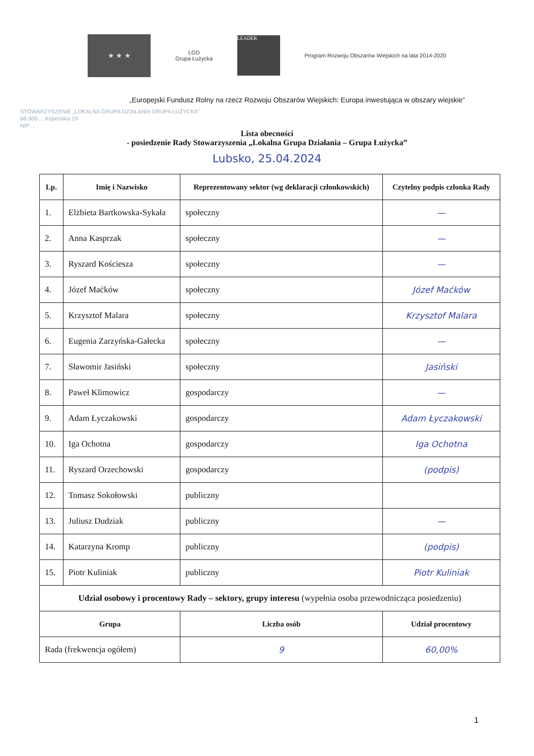★ ★ ★
LGD
Grupa Łużycka
LEADER
Program Rozwoju Obszarów Wiejskich na lata 2014-2020
„Europejski Fundusz Rolny na rzecz Rozwoju Obszarów Wiejskich: Europa inwestująca w obszary wiejskie”
STOWARZYSZENIE „LOKALNA GRUPA DZIAŁANIA GRUPA ŁUŻYCKA”
68-300 ... Kopernika 19
NIP ...
Lista obecności
- posiedzenie Rady Stowarzyszenia „Lokalna Grupa Działania – Grupa Łużycka”
Lubsko, 25.04.2024
| Lp. | Imię i Nazwisko | Reprezentowany sektor (wg deklaracji członkowskich) | Czytelny podpis członka Rady |
| --- | --- | --- | --- |
| 1. | Elżbieta Bartkowska-Sykała | społeczny | — |
| 2. | Anna Kasprzak | społeczny | — |
| 3. | Ryszard Kościesza | społeczny | — |
| 4. | Józef Maćków | społeczny | Józef Maćków |
| 5. | Krzysztof Malara | społeczny | Krzysztof Malara |
| 6. | Eugenia Zarzyńska-Gałecka | społeczny | — |
| 7. | Sławomir Jasiński | społeczny | Jasiński |
| 8. | Paweł Klimowicz | gospodarczy | — |
| 9. | Adam Łyczakowski | gospodarczy | Adam Łyczakowski |
| 10. | Iga Ochotna | gospodarczy | Iga Ochotna |
| 11. | Ryszard Orzechowski | gospodarczy | (podpis) |
| 12. | Tomasz Sokołowski | publiczny | |
| 13. | Juliusz Dudziak | publiczny | — |
| 14. | Katarzyna Kromp | publiczny | (podpis) |
| 15. | Piotr Kuliniak | publiczny | Piotr Kuliniak |
| Udział osobowy i procentowy Rady – sektory, grupy interesu (wypełnia osoba przewodnicząca posiedzeniu) | | | |
| Grupa | | Liczba osób | Udział procentowy |
| Rada (frekwencja ogółem) | | 9 | 60,00% |
1